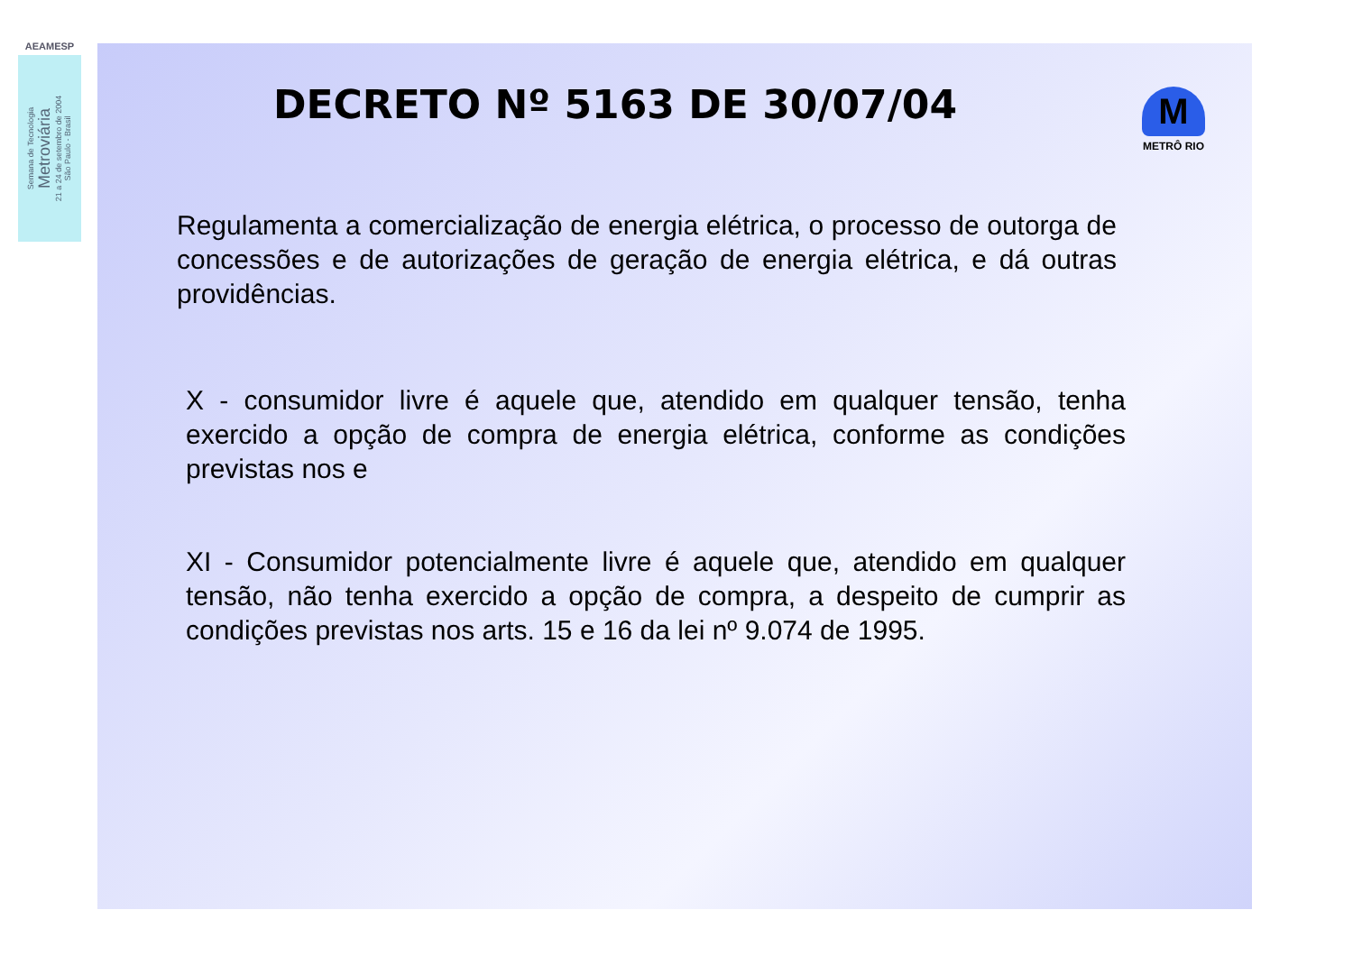AEAMESP
Semana de Tecnologia
Metroviária
21 a 24 de setembro de 2004
São Paulo - Brasil
DECRETO Nº 5163 DE 30/07/04
M
METRÔ RIO
Regulamenta a comercialização de energia elétrica, o processo de outorga de concessões e de autorizações de geração de energia elétrica, e dá outras providências.
X - consumidor livre é aquele que, atendido em qualquer tensão, tenha exercido a opção de compra de energia elétrica, conforme as condições previstas nos e
XI - Consumidor potencialmente livre é aquele que, atendido em qualquer tensão, não tenha exercido a opção de compra, a despeito de cumprir as condições previstas nos arts. 15 e 16 da lei nº 9.074 de 1995.